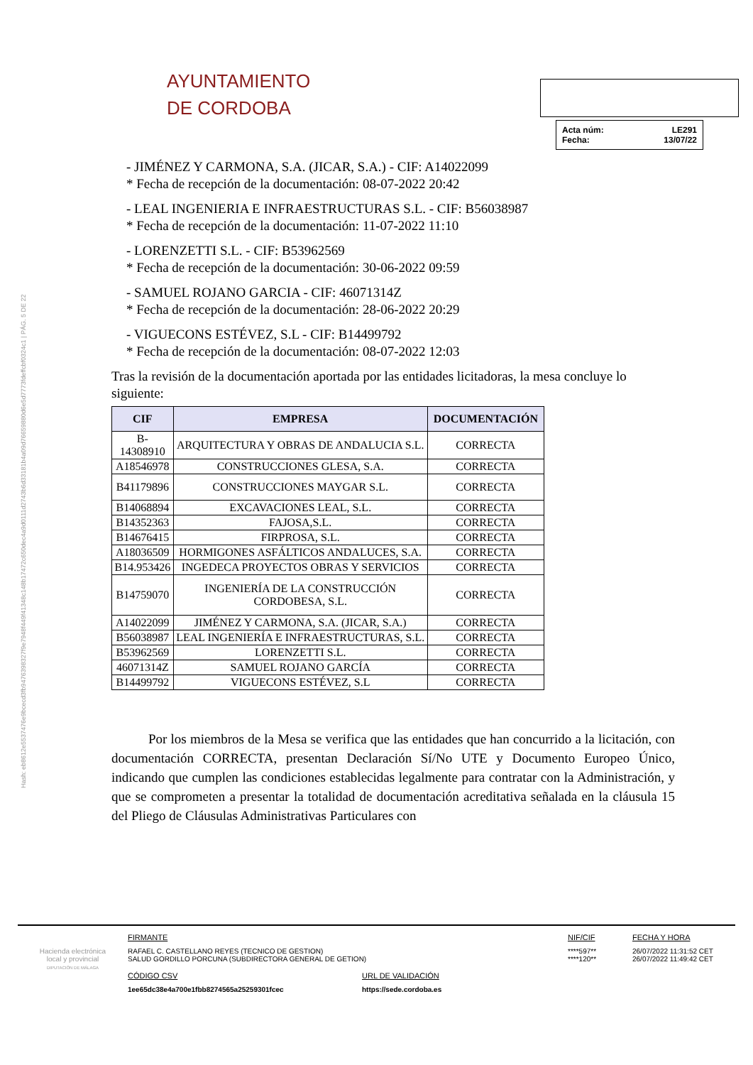Hash: eb8612e5537476e9bcecd3fb9476398327f9e7948f449f41348c148b17472c650dec4a9d0111d2743b6d33181b4a09d76659880d6e5d7773fdeffcbf0324c1 | PÁG. 5 DE 22
AYUNTAMIENTO
DE CORDOBA
Acta núm: LE291
Fecha: 13/07/22
- JIMÉNEZ Y CARMONA, S.A. (JICAR, S.A.) - CIF: A14022099
* Fecha de recepción de la documentación: 08-07-2022 20:42
- LEAL INGENIERIA E INFRAESTRUCTURAS S.L. - CIF: B56038987
* Fecha de recepción de la documentación: 11-07-2022 11:10
- LORENZETTI S.L. - CIF: B53962569
* Fecha de recepción de la documentación: 30-06-2022 09:59
- SAMUEL ROJANO GARCIA - CIF: 46071314Z
* Fecha de recepción de la documentación: 28-06-2022 20:29
- VIGUECONS ESTÉVEZ, S.L - CIF: B14499792
* Fecha de recepción de la documentación: 08-07-2022 12:03
Tras la revisión de la documentación aportada por las entidades licitadoras, la mesa concluye lo siguiente:
| CIF | EMPRESA | DOCUMENTACIÓN |
| --- | --- | --- |
| B-14308910 | ARQUITECTURA Y OBRAS DE ANDALUCIA S.L. | CORRECTA |
| A18546978 | CONSTRUCCIONES GLESA, S.A. | CORRECTA |
| B41179896 | CONSTRUCCIONES MAYGAR S.L. | CORRECTA |
| B14068894 | EXCAVACIONES LEAL, S.L. | CORRECTA |
| B14352363 | FAJOSA,S.L. | CORRECTA |
| B14676415 | FIRPROSA, S.L. | CORRECTA |
| A18036509 | HORMIGONES ASFÁLTICOS ANDALUCES, S.A. | CORRECTA |
| B14.953426 | INGEDECA PROYECTOS OBRAS Y SERVICIOS | CORRECTA |
| B14759070 | INGENIERÍA DE LA CONSTRUCCIÓN CORDOBESA, S.L. | CORRECTA |
| A14022099 | JIMÉNEZ Y CARMONA, S.A. (JICAR, S.A.) | CORRECTA |
| B56038987 | LEAL INGENIERÍA E INFRAESTRUCTURAS, S.L. | CORRECTA |
| B53962569 | LORENZETTI S.L. | CORRECTA |
| 46071314Z | SAMUEL ROJANO GARCÍA | CORRECTA |
| B14499792 | VIGUECONS ESTÉVEZ, S.L | CORRECTA |
Por los miembros de la Mesa se verifica que las entidades que han concurrido a la licitación, con documentación CORRECTA, presentan Declaración Sí/No UTE y Documento Europeo Único, indicando que cumplen las condiciones establecidas legalmente para contratar con la Administración, y que se comprometen a presentar la totalidad de documentación acreditativa señalada en la cláusula 15 del Pliego de Cláusulas Administrativas Particulares con
Hacienda electrónica
local y provincial
DIPUTACIÓN DE MÁLAGA
FIRMANTE
RAFAEL C. CASTELLANO REYES (TECNICO DE GESTION)
SALUD GORDILLO PORCUNA (SUBDIRECTORA GENERAL DE GETION)
NIF/CIF
****597**
****120**
FECHA Y HORA
26/07/2022 11:31:52 CET
26/07/2022 11:49:42 CET
CÓDIGO CSV
1ee65dc38e4a700e1fbb8274565a25259301fcec
URL DE VALIDACIÓN
https://sede.cordoba.es